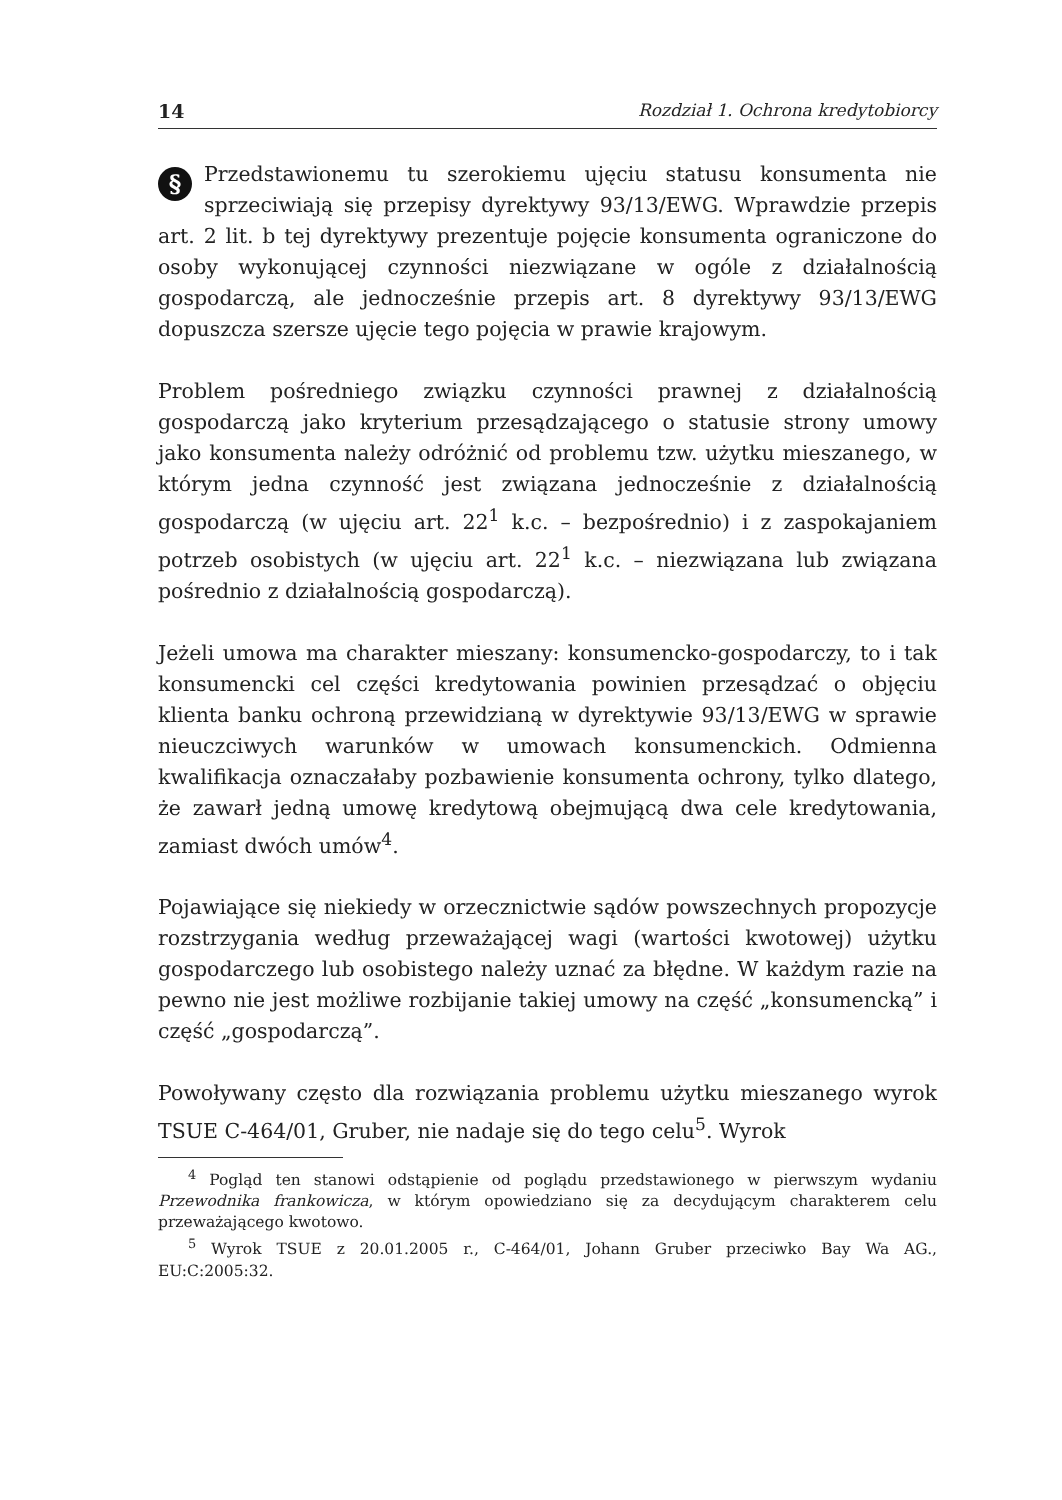14 Rozdział 1. Ochrona kredytobiorcy
§ Przedstawionemu tu szerokiemu ujęciu statusu konsumenta nie sprzeciwiają się przepisy dyrektywy 93/13/EWG. Wprawdzie przepis art. 2 lit. b tej dyrektywy prezentuje pojęcie konsumenta ograniczone do osoby wykonującej czynności niezwiązane w ogóle z działalnością gospodarczą, ale jednocześnie przepis art. 8 dyrektywy 93/13/EWG dopuszcza szersze ujęcie tego pojęcia w prawie krajowym.
Problem pośredniego związku czynności prawnej z działalnością gospodarczą jako kryterium przesądzającego o statusie strony umowy jako konsumenta należy odróżnić od problemu tzw. użytku mieszanego, w którym jedna czynność jest związana jednocześnie z działalnością gospodarczą (w ujęciu art. 22<sup>1</sup> k.c. – bezpośrednio) i z zaspokajaniem potrzeb osobistych (w ujęciu art. 22<sup>1</sup> k.c. – niezwiązana lub związana pośrednio z działalnością gospodarczą).
Jeżeli umowa ma charakter mieszany: konsumencko-gospodarczy, to i tak konsumencki cel części kredytowania powinien przesądzać o objęciu klienta banku ochroną przewidzianą w dyrektywie 93/13/EWG w sprawie nieuczciwych warunków w umowach konsumenckich. Odmienna kwalifikacja oznaczałaby pozbawienie konsumenta ochrony, tylko dlatego, że zawarł jedną umowę kredytową obejmującą dwa cele kredytowania, zamiast dwóch umów<sup>4</sup>.
Pojawiające się niekiedy w orzecznictwie sądów powszechnych propozycje rozstrzygania według przeważającej wagi (wartości kwotowej) użytku gospodarczego lub osobistego należy uznać za błędne. W każdym razie na pewno nie jest możliwe rozbijanie takiej umowy na część „konsumencką” i część „gospodarczą”.
Powoływany często dla rozwiązania problemu użytku mieszanego wyrok TSUE C-464/01, Gruber, nie nadaje się do tego celu<sup>5</sup>. Wyrok
<sup>4</sup> Pogląd ten stanowi odstąpienie od poglądu przedstawionego w pierwszym wydaniu Przewodnika frankowicza, w którym opowiedziano się za decydującym charakterem celu przeważającego kwotowo.
<sup>5</sup> Wyrok TSUE z 20.01.2005 r., C-464/01, Johann Gruber przeciwko Bay Wa AG., EU:C:2005:32.